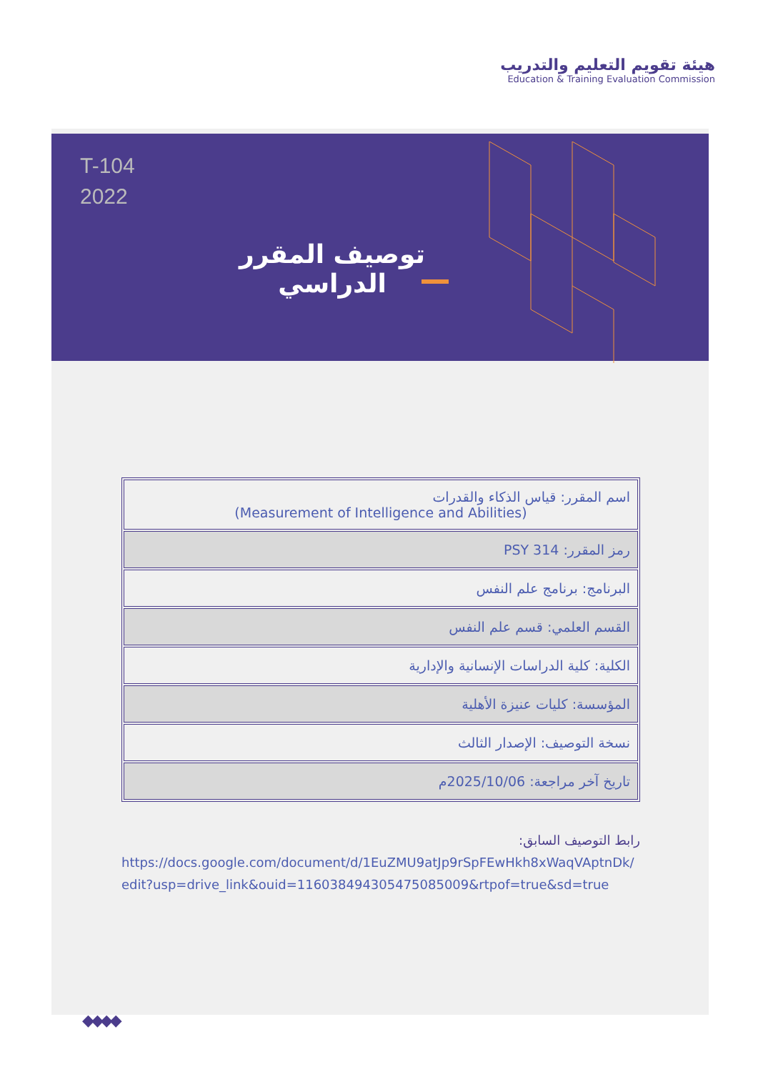هيئة تقويم التعليم والتدريب
Education & Training Evaluation Commission
T-104
2022
توصيف المقرر الدراسي
| اسم المقرر: قياس الذكاء والقدرات (Measurement of Intelligence and Abilities) |
| رمز المقرر: PSY 314 |
| البرنامج: برنامج علم النفس |
| القسم العلمي: قسم علم النفس |
| الكلية: كلية الدراسات الإنسانية والإدارية |
| المؤسسة: كليات عنيزة الأهلية |
| نسخة التوصيف: الإصدار الثالث |
| تاريخ آخر مراجعة: 2025/10/06م |
رابط التوصيف السابق:
https://docs.google.com/document/d/1EuZMU9atJp9rSpFEwHkh8xWaqVAptnDk/edit?usp=drive_link&ouid=116038494305475085009&rtpof=true&sd=true
◆◆◆◆